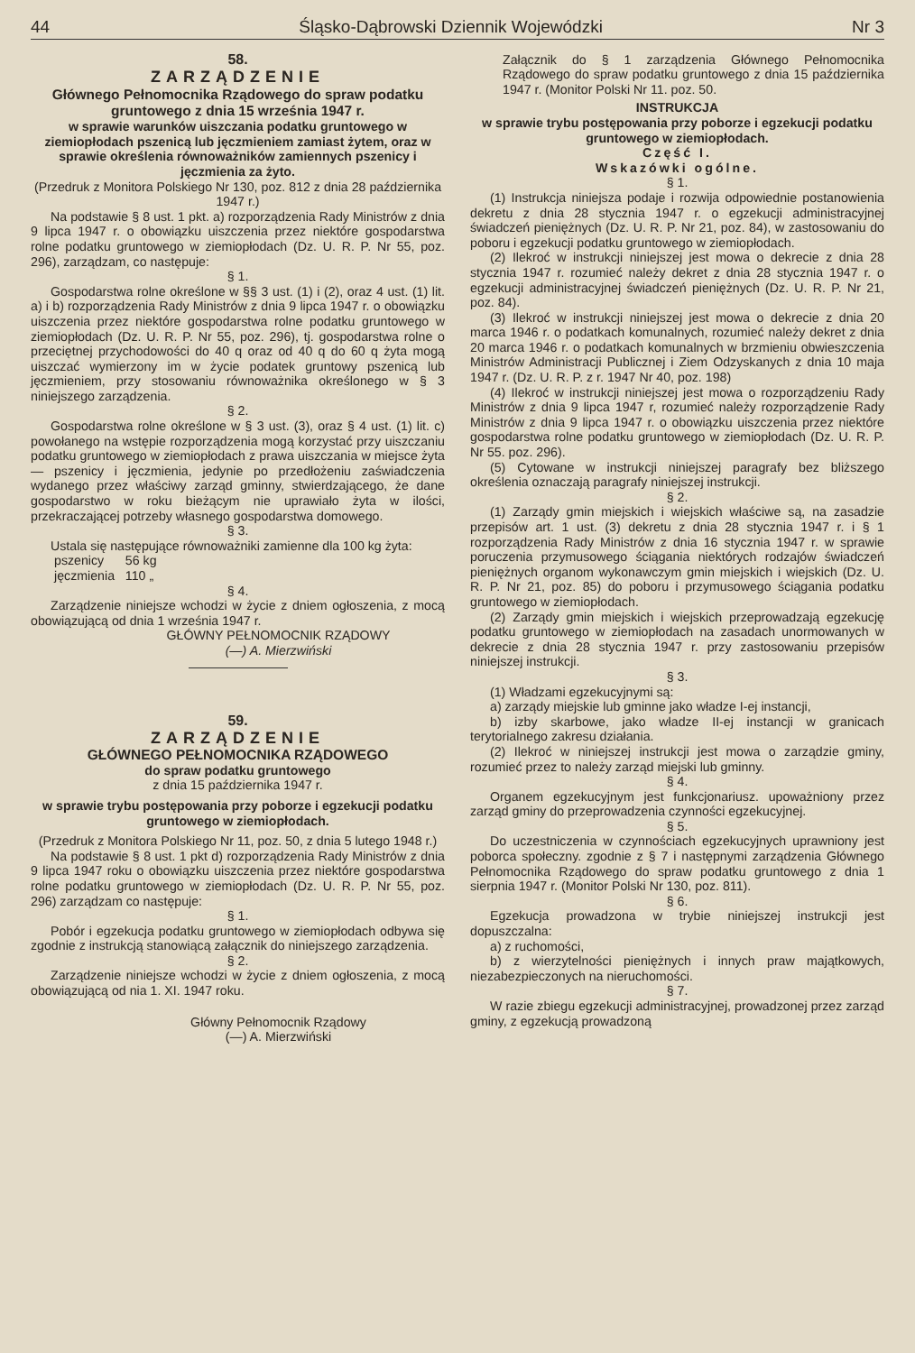44 Śląsko-Dąbrowski Dziennik Wojewódzki Nr 3
58.
ZARZĄDZENIE
Głównego Pełnomocnika Rządowego do spraw podatku gruntowego z dnia 15 września 1947 r.
w sprawie warunków uiszczania podatku gruntowego w ziemiopłodach pszenicą lub jęczmieniem zamiast żytem, oraz w sprawie określenia równoważników zamiennych pszenicy i jęczmienia za żyto.
(Przedruk z Monitora Polskiego Nr 130, poz. 812 z dnia 28 października 1947 r.)
Na podstawie § 8 ust. 1 pkt. a) rozporządzenia Rady Ministrów z dnia 9 lipca 1947 r. o obowiązku uiszczenia przez niektóre gospodarstwa rolne podatku gruntowego w ziemiopłodach (Dz. U. R. P. Nr 55, poz. 296), zarządzam, co następuje:
§ 1.
Gospodarstwa rolne określone w §§ 3 ust. (1) i (2), oraz 4 ust. (1) lit. a) i b) rozporządzenia Rady Ministrów z dnia 9 lipca 1947 r. o obowiązku uiszczenia przez niektóre gospodarstwa rolne podatku gruntowego w ziemiopłodach (Dz. U. R. P. Nr 55, poz. 296), tj. gospodarstwa rolne o przeciętnej przychodowości do 40 q oraz od 40 q do 60 q żyta mogą uiszczać wymierzony im w życie podatek gruntowy pszenicą lub jęczmieniem, przy stosowaniu równoważnika określonego w § 3 niniejszego zarządzenia.
§ 2.
Gospodarstwa rolne określone w § 3 ust. (3), oraz § 4 ust. (1) lit. c) powołanego na wstępie rozporządzenia mogą korzystać przy uiszczaniu podatku gruntowego w ziemiopłodach z prawa uiszczania w miejsce żyta — pszenicy i jęczmienia, jedynie po przedłożeniu zaświadczenia wydanego przez właściwy zarząd gminny, stwierdzającego, że dane gospodarstwo w roku bieżącym nie uprawiało żyta w ilości, przekraczającej potrzeby własnego gospodarstwa domowego.
§ 3.
Ustala się następujące równoważniki zamienne dla 100 kg żyta:
pszenicy 56 kg
jęczmienia 110 „
§ 4.
Zarządzenie niniejsze wchodzi w życie z dniem ogłoszenia, z mocą obowiązującą od dnia 1 września 1947 r.
GŁÓWNY PEŁNOMOCNIK RZĄDOWY
(—) A. Mierzwiński
59.
ZARZĄDZENIE
GŁÓWNEGO PEŁNOMOCNIKA RZĄDOWEGO
do spraw podatku gruntowego
z dnia 15 października 1947 r.
w sprawie trybu postępowania przy poborze i egzekucji podatku gruntowego w ziemiopłodach.
(Przedruk z Monitora Polskiego Nr 11, poz. 50, z dnia 5 lutego 1948 r.)
Na podstawie § 8 ust. 1 pkt d) rozporządzenia Rady Ministrów z dnia 9 lipca 1947 roku o obowiązku uiszczenia przez niektóre gospodarstwa rolne podatku gruntowego w ziemiopłodach (Dz. U. R. P. Nr 55, poz. 296) zarządzam co następuje:
§ 1.
Pobór i egzekucja podatku gruntowego w ziemiopłodach odbywa się zgodnie z instrukcją stanowiącą załącznik do niniejszego zarządzenia.
§ 2.
Zarządzenie niniejsze wchodzi w życie z dniem ogłoszenia, z mocą obowiązującą od nia 1. XI. 1947 roku.
Główny Pełnomocnik Rządowy
(—) A. Mierzwiński
Załącznik do § 1 zarządzenia Głównego Pełnomocnika Rządowego do spraw podatku gruntowego z dnia 15 października 1947 r. (Monitor Polski Nr 11. poz. 50.
INSTRUKCJA
w sprawie trybu postępowania przy poborze i egzekucji podatku gruntowego w ziemiopłodach.
Część I.
Wskazówki ogólne.
§ 1.
(1) Instrukcja niniejsza podaje i rozwija odpowiednie postanowienia dekretu z dnia 28 stycznia 1947 r. o egzekucji administracyjnej świadczeń pieniężnych (Dz. U. R. P. Nr 21, poz. 84), w zastosowaniu do poboru i egzekucji podatku gruntowego w ziemiopłodach.
(2) Ilekroć w instrukcji niniejszej jest mowa o dekrecie z dnia 28 stycznia 1947 r. rozumieć należy dekret z dnia 28 stycznia 1947 r. o egzekucji administracyjnej świadczeń pieniężnych (Dz. U. R. P. Nr 21, poz. 84).
(3) Ilekroć w instrukcji niniejszej jest mowa o dekrecie z dnia 20 marca 1946 r. o podatkach komunalnych, rozumieć należy dekret z dnia 20 marca 1946 r. o podatkach komunalnych w brzmieniu obwieszczenia Ministrów Administracji Publicznej i Ziem Odzyskanych z dnia 10 maja 1947 r. (Dz. U. R. P. z r. 1947 Nr 40, poz. 198)
(4) Ilekroć w instrukcji niniejszej jest mowa o rozporządzeniu Rady Ministrów z dnia 9 lipca 1947 r, rozumieć należy rozporządzenie Rady Ministrów z dnia 9 lipca 1947 r. o obowiązku uiszczenia przez niektóre gospodarstwa rolne podatku gruntowego w ziemiopłodach (Dz. U. R. P. Nr 55. poz. 296).
(5) Cytowane w instrukcji niniejszej paragrafy bez bliższego określenia oznaczają paragrafy niniejszej instrukcji.
§ 2.
(1) Zarządy gmin miejskich i wiejskich właściwe są, na zasadzie przepisów art. 1 ust. (3) dekretu z dnia 28 stycznia 1947 r. i § 1 rozporządzenia Rady Ministrów z dnia 16 stycznia 1947 r. w sprawie poruczenia przymusowego ściągania niektórych rodzajów świadczeń pieniężnych organom wykonawczym gmin miejskich i wiejskich (Dz. U. R. P. Nr 21, poz. 85) do poboru i przymusowego ściągania podatku gruntowego w ziemiopłodach.
(2) Zarządy gmin miejskich i wiejskich przeprowadzają egzekucję podatku gruntowego w ziemiopłodach na zasadach unormowanych w dekrecie z dnia 28 stycznia 1947 r. przy zastosowaniu przepisów niniejszej instrukcji.
§ 3.
(1) Władzami egzekucyjnymi są:
a) zarządy miejskie lub gminne jako władze I-ej instancji,
b) izby skarbowe, jako władze II-ej instancji w granicach terytorialnego zakresu działania.
(2) Ilekroć w niniejszej instrukcji jest mowa o zarządzie gminy, rozumieć przez to należy zarząd miejski lub gminny.
§ 4.
Organem egzekucyjnym jest funkcjonariusz. upoważniony przez zarząd gminy do przeprowadzenia czynności egzekucyjnej.
§ 5.
Do uczestniczenia w czynnościach egzekucyjnych uprawniony jest poborca społeczny. zgodnie z § 7 i następnymi zarządzenia Głównego Pełnomocnika Rządowego do spraw podatku gruntowego z dnia 1 sierpnia 1947 r. (Monitor Polski Nr 130, poz. 811).
§ 6.
Egzekucja prowadzona w trybie niniejszej instrukcji jest dopuszczalna:
a) z ruchomości,
b) z wierzytelności pieniężnych i innych praw majątkowych, niezabezpieczonych na nieruchomości.
§ 7.
W razie zbiegu egzekucji administracyjnej, prowadzonej przez zarząd gminy, z egzekucją prowadzoną